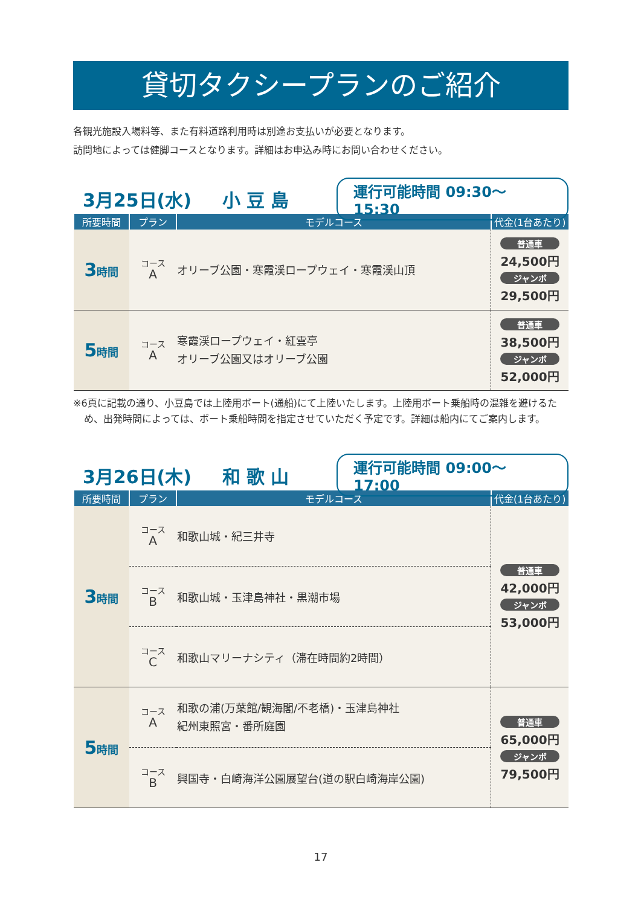貸切タクシープランのご紹介
各観光施設入場料等、また有料道路利用時は別途お支払いが必要となります。
訪問地によっては健脚コースとなります。詳細はお申込み時にお問い合わせください。
3月25日(水) 小豆島
運行可能時間 09:30～15:30
| 所要時間 | プラン | モデルコース | 代金(1台あたり) |
| --- | --- | --- | --- |
| 3 時間 | コース A | オリーブ公園・寒霞渓ロープウェイ・寒霞渓山頂 | 普通車 24,500円 ジャンボ 29,500円 |
| 5 時間 | コース A | 寒霞渓ロープウェイ・紅雲亭 オリーブ公園又はオリーブ公園 | 普通車 38,500円 ジャンボ 52,000円 |
※6頁に記載の通り、小豆島では上陸用ボート(通船)にて上陸いたします。上陸用ボート乗船時の混雑を避けるため、出発時間によっては、ボート乗船時間を指定させていただく予定です。詳細は船内にてご案内します。
3月26日(木) 和歌山
運行可能時間 09:00～17:00
| 所要時間 | プラン | モデルコース | 代金(1台あたり) |
| --- | --- | --- | --- |
| 3 時間 | コース A | 和歌山城・紀三井寺 | 普通車 42,000円 ジャンボ 53,000円 |
| | コース B | 和歌山城・玉津島神社・黒潮市場 | |
| | コース C | 和歌山マリーナシティ（滞在時間約2時間） | |
| 5 時間 | コース A | 和歌の浦(万葉館/観海閣/不老橋)・玉津島神社 紀州東照宮・番所庭園 | 普通車 65,000円 ジャンボ 79,500円 |
| | コース B | 興国寺・白崎海洋公園展望台(道の駅白崎海岸公園) | |
17